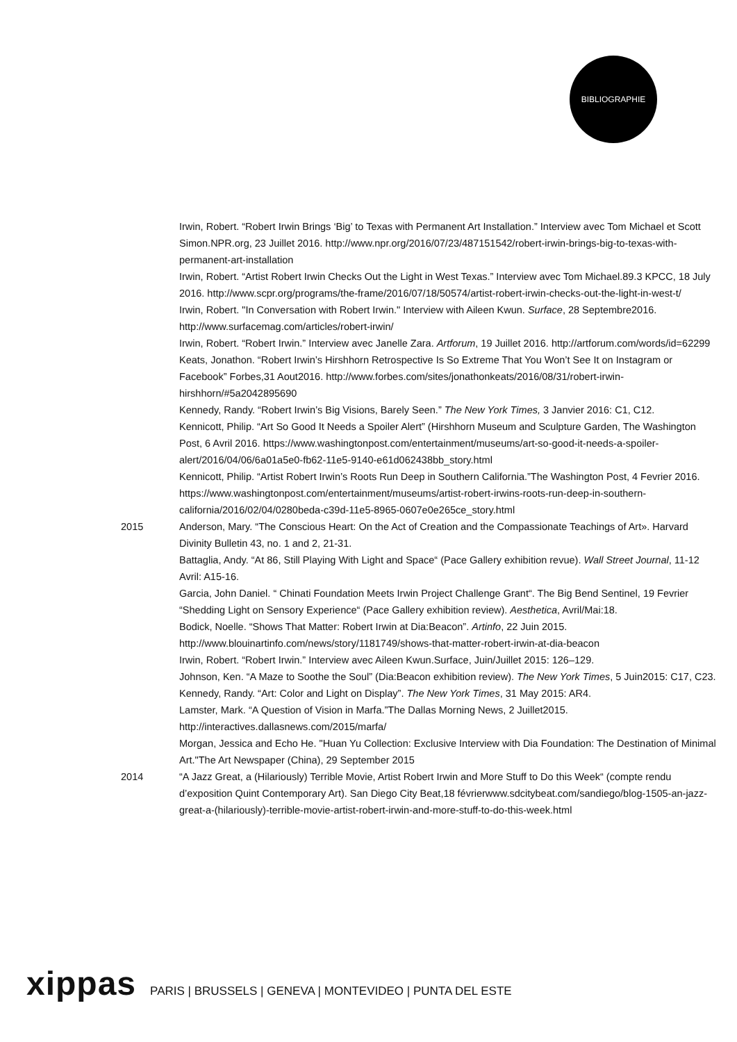BIBLIOGRAPHIE
Irwin, Robert. “Robert Irwin Brings ‘Big’ to Texas with Permanent Art Installation.” Interview avec Tom Michael et Scott Simon.NPR.org, 23 Juillet 2016. http://www.npr.org/2016/07/23/487151542/robert-irwin-brings-big-to-texas-with-permanent-art-installation
Irwin, Robert. “Artist Robert Irwin Checks Out the Light in West Texas.” Interview avec Tom Michael.89.3 KPCC, 18 July 2016. http://www.scpr.org/programs/the-frame/2016/07/18/50574/artist-robert-irwin-checks-out-the-light-in-west-t/
Irwin, Robert. "In Conversation with Robert Irwin." Interview with Aileen Kwun. Surface, 28 Septembre2016. http://www.surfacemag.com/articles/robert-irwin/
Irwin, Robert. “Robert Irwin.” Interview avec Janelle Zara. Artforum, 19 Juillet 2016. http://artforum.com/words/id=62299
Keats, Jonathon. “Robert Irwin’s Hirshhorn Retrospective Is So Extreme That You Won’t See It on Instagram or Facebook” Forbes,31 Aout2016. http://www.forbes.com/sites/jonathonkeats/2016/08/31/robert-irwin-hirshhorn/#5a2042895690
Kennedy, Randy. “Robert Irwin’s Big Visions, Barely Seen.” The New York Times, 3 Janvier 2016: C1, C12.
Kennicott, Philip. “Art So Good It Needs a Spoiler Alert” (Hirshhorn Museum and Sculpture Garden, The Washington Post, 6 Avril 2016. https://www.washingtonpost.com/entertainment/museums/art-so-good-it-needs-a-spoiler-alert/2016/04/06/6a01a5e0-fb62-11e5-9140-e61d062438bb_story.html
Kennicott, Philip. “Artist Robert Irwin’s Roots Run Deep in Southern California.”The Washington Post, 4 Fevrier 2016. https://www.washingtonpost.com/entertainment/museums/artist-robert-irwins-roots-run-deep-in-southern-california/2016/02/04/0280beda-c39d-11e5-8965-0607e0e265ce_story.html
2015 Anderson, Mary. “The Conscious Heart: On the Act of Creation and the Compassionate Teachings of Art». Harvard Divinity Bulletin 43, no. 1 and 2, 21-31.
Battaglia, Andy. “At 86, Still Playing With Light and Space“ (Pace Gallery exhibition revue). Wall Street Journal, 11-12 Avril: A15-16.
Garcia, John Daniel. “ Chinati Foundation Meets Irwin Project Challenge Grant“. The Big Bend Sentinel, 19 Fevrier
“Shedding Light on Sensory Experience“ (Pace Gallery exhibition review). Aesthetica, Avril/Mai:18.
Bodick, Noelle. “Shows That Matter: Robert Irwin at Dia:Beacon”. Artinfo, 22 Juin 2015.
http://www.blouinartinfo.com/news/story/1181749/shows-that-matter-robert-irwin-at-dia-beacon
Irwin, Robert. “Robert Irwin.” Interview avec Aileen Kwun.Surface, Juin/Juillet 2015: 126–129.
Johnson, Ken. “A Maze to Soothe the Soul” (Dia:Beacon exhibition review). The New York Times, 5 Juin2015: C17, C23.
Kennedy, Randy. “Art: Color and Light on Display”. The New York Times, 31 May 2015: AR4.
Lamster, Mark. “A Question of Vision in Marfa.”The Dallas Morning News, 2 Juillet2015. http://interactives.dallasnews.com/2015/marfa/
Morgan, Jessica and Echo He. "Huan Yu Collection: Exclusive Interview with Dia Foundation: The Destination of Minimal Art."The Art Newspaper (China), 29 September 2015
2014 “A Jazz Great, a (Hilariously) Terrible Movie, Artist Robert Irwin and More Stuff to Do this Week“ (compte rendu d’exposition Quint Contemporary Art). San Diego City Beat,18 févrierwww.sdcitybeat.com/sandiego/blog-1505-an-jazz-great-a-(hilariously)-terrible-movie-artist-robert-irwin-and-more-stuff-to-do-this-week.html
xippas PARIS | BRUSSELS | GENEVA | MONTEVIDEO | PUNTA DEL ESTE